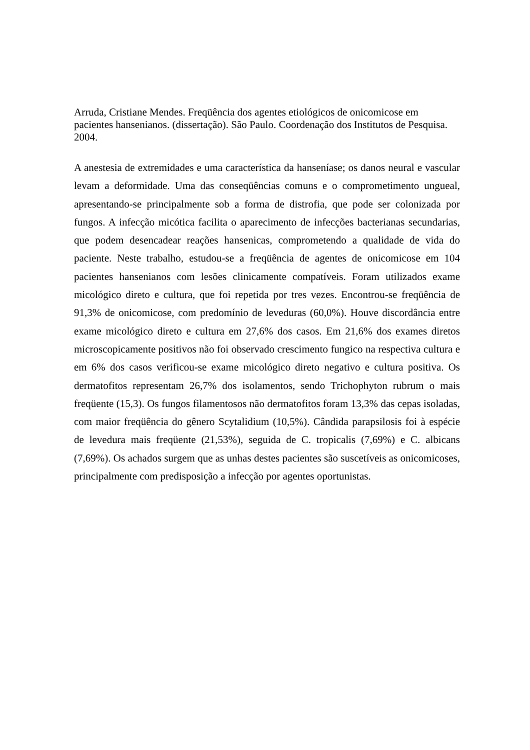Arruda, Cristiane Mendes. Freqüência dos agentes etiológicos de onicomicose em pacientes hansenianos. (dissertação). São Paulo. Coordenação dos Institutos de Pesquisa. 2004.
A anestesia de extremidades e uma característica da hanseníase; os danos neural e vascular levam a deformidade. Uma das conseqüências comuns e o comprometimento ungueal, apresentando-se principalmente sob a forma de distrofia, que pode ser colonizada por fungos. A infecção micótica facilita o aparecimento de infecções bacterianas secundarias, que podem desencadear reações hansenicas, comprometendo a qualidade de vida do paciente. Neste trabalho, estudou-se a freqüência de agentes de onicomicose em 104 pacientes hansenianos com lesões clinicamente compatíveis. Foram utilizados exame micológico direto e cultura, que foi repetida por tres vezes. Encontrou-se freqüência de 91,3% de onicomicose, com predomínio de leveduras (60,0%). Houve discordância entre exame micológico direto e cultura em 27,6% dos casos. Em 21,6% dos exames diretos microscopicamente positivos não foi observado crescimento fungico na respectiva cultura e em 6% dos casos verificou-se exame micológico direto negativo e cultura positiva. Os dermatofitos representam 26,7% dos isolamentos, sendo Trichophyton rubrum o mais freqüente (15,3). Os fungos filamentosos não dermatofitos foram 13,3% das cepas isoladas, com maior freqüência do gênero Scytalidium (10,5%). Cândida parapsilosis foi à espécie de levedura mais freqüente (21,53%), seguida de C. tropicalis (7,69%) e C. albicans (7,69%). Os achados surgem que as unhas destes pacientes são suscetíveis as onicomicoses, principalmente com predisposição a infecção por agentes oportunistas.